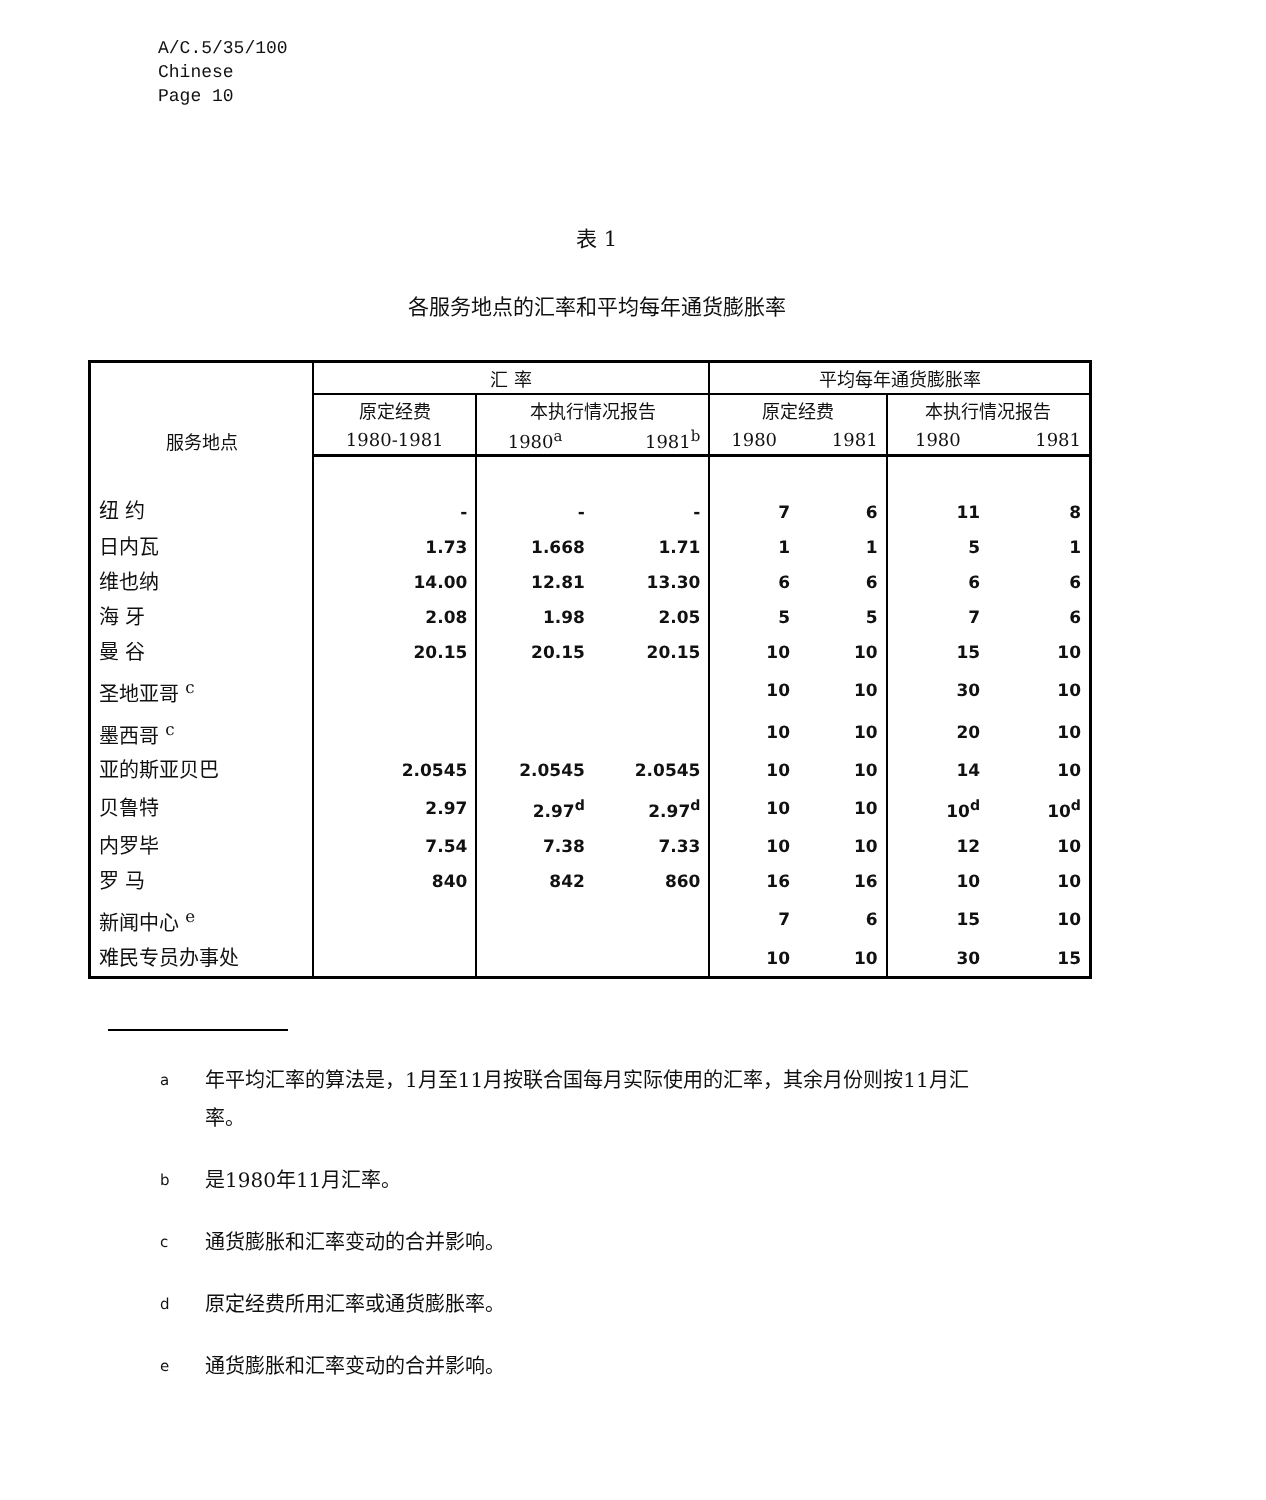A/C.5/35/100
Chinese
Page 10
表 1
各服务地点的汇率和平均每年通货膨胀率
| 服务地点 | 汇 率 | | | 平均每年通货膨胀率 | | | |
| --- | --- | --- | --- | --- | --- | --- | --- |
| | 原定经费 | 本执行情况报告 | | 原定经费 | | 本执行情况报告 | |
| | 1980-1981 | 1980<sup>a</sup> | 1981<sup>b</sup> | 1980 | 1981 | 1980 | 1981 |
| 纽 约 | - | - | - | 7 | 6 | 11 | 8 |
| 日内瓦 | 1.73 | 1.668 | 1.71 | 1 | 1 | 5 | 1 |
| 维也纳 | 14.00 | 12.81 | 13.30 | 6 | 6 | 6 | 6 |
| 海 牙 | 2.08 | 1.98 | 2.05 | 5 | 5 | 7 | 6 |
| 曼 谷 | 20.15 | 20.15 | 20.15 | 10 | 10 | 15 | 10 |
| 圣地亚哥 <sup>c</sup> | | | | 10 | 10 | 30 | 10 |
| 墨西哥 <sup>c</sup> | | | | 10 | 10 | 20 | 10 |
| 亚的斯亚贝巴 | 2.0545 | 2.0545 | 2.0545 | 10 | 10 | 14 | 10 |
| 贝鲁特 | 2.97 | 2.97<sup>d</sup> | 2.97<sup>d</sup> | 10 | 10 | 10<sup>d</sup> | 10<sup>d</sup> |
| 内罗毕 | 7.54 | 7.38 | 7.33 | 10 | 10 | 12 | 10 |
| 罗 马 | 840 | 842 | 860 | 16 | 16 | 10 | 10 |
| 新闻中心 <sup>e</sup> | | | | 7 | 6 | 15 | 10 |
| 难民专员办事处 | | | | 10 | 10 | 30 | 15 |
a年平均汇率的算法是，1月至11月按联合国每月实际使用的汇率，其余月份则按11月汇率。
b是1980年11月汇率。
c通货膨胀和汇率变动的合并影响。
d原定经费所用汇率或通货膨胀率。
e通货膨胀和汇率变动的合并影响。